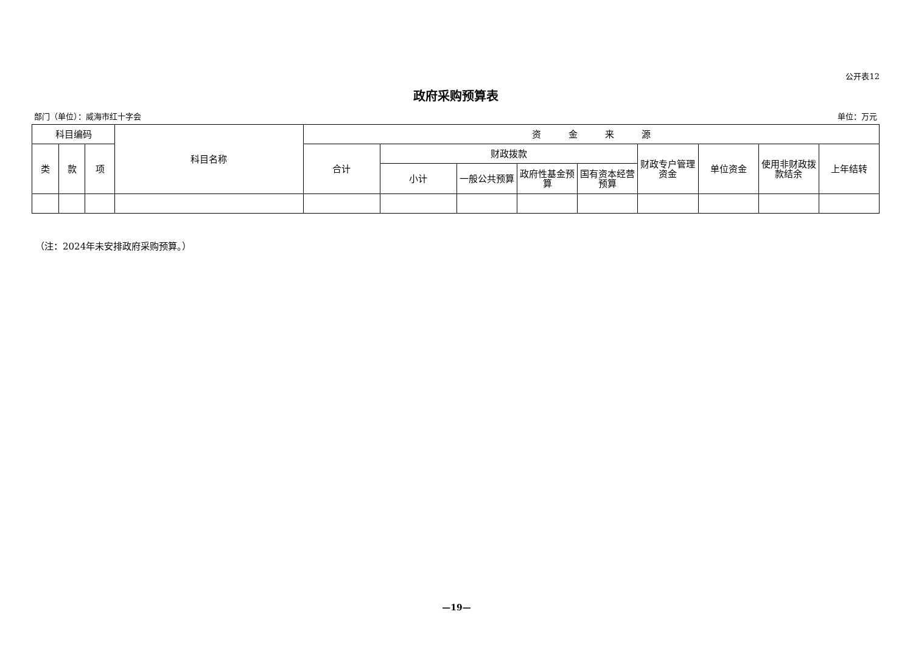公开表12
政府采购预算表
部门（单位）：威海市红十字会 单位：万元
| 科目编码 | | | 科目名称 | 资 金 来 源 | | | | | | | | |
| --- | --- | --- | --- | --- | --- | --- | --- | --- | --- | --- | --- | --- |
| 类 | 款 | 项 | | 合计 | 财政拨款 | | | | 财政专户管理资金 | 单位资金 | 使用非财政拨款结余 | 上年结转 |
| | | | | | 小计 | 一般公共预算 | 政府性基金预算 | 国有资本经营预算 | | | | |
（注：2024年未安排政府采购预算。）
—19—